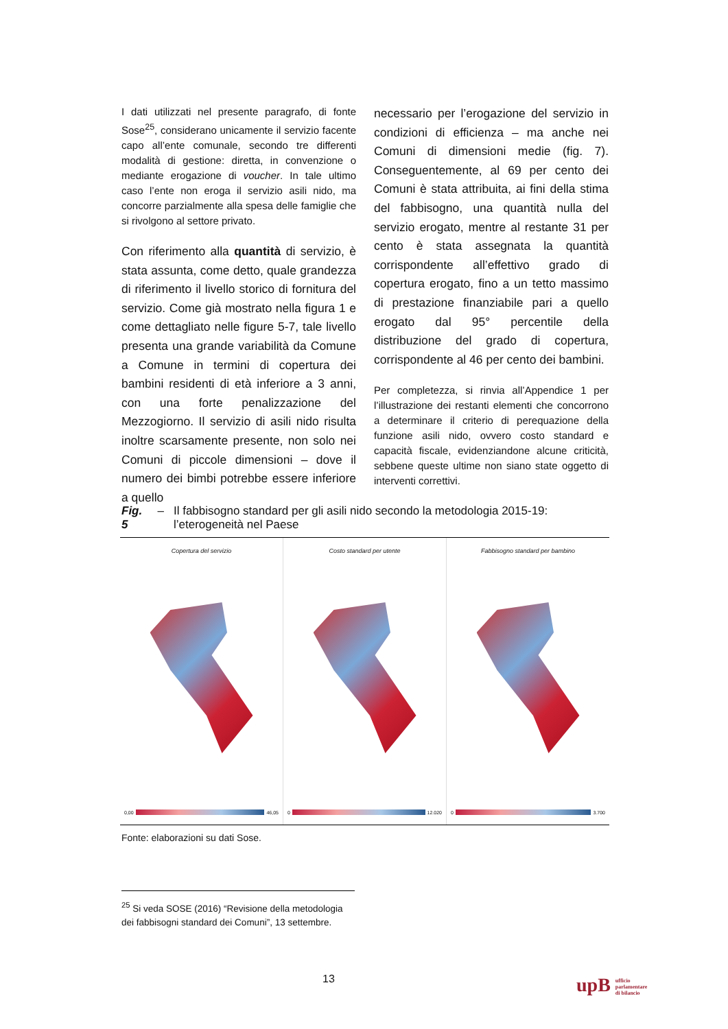I dati utilizzati nel presente paragrafo, di fonte Sose<sup>25</sup>, considerano unicamente il servizio facente capo all’ente comunale, secondo tre differenti modalità di gestione: diretta, in convenzione o mediante erogazione di voucher. In tale ultimo caso l’ente non eroga il servizio asili nido, ma concorre parzialmente alla spesa delle famiglie che si rivolgono al settore privato.
Con riferimento alla quantità di servizio, è stata assunta, come detto, quale grandezza di riferimento il livello storico di fornitura del servizio. Come già mostrato nella figura 1 e come dettagliato nelle figure 5-7, tale livello presenta una grande variabilità da Comune a Comune in termini di copertura dei bambini residenti di età inferiore a 3 anni, con una forte penalizzazione del Mezzogiorno. Il servizio di asili nido risulta inoltre scarsamente presente, non solo nei Comuni di piccole dimensioni – dove il numero dei bimbi potrebbe essere inferiore a quello
necessario per l’erogazione del servizio in condizioni di efficienza – ma anche nei Comuni di dimensioni medie (fig. 7). Conseguentemente, al 69 per cento dei Comuni è stata attribuita, ai fini della stima del fabbisogno, una quantità nulla del servizio erogato, mentre al restante 31 per cento è stata assegnata la quantità corrispondente all’effettivo grado di copertura erogato, fino a un tetto massimo di prestazione finanziabile pari a quello erogato dal 95° percentile della distribuzione del grado di copertura, corrispondente al 46 per cento dei bambini.
Per completezza, si rinvia all’Appendice 1 per l’illustrazione dei restanti elementi che concorrono a determinare il criterio di perequazione della funzione asili nido, ovvero costo standard e capacità fiscale, evidenziandone alcune criticità, sebbene queste ultime non siano state oggetto di interventi correttivi.
Fig. 5 – Il fabbisogno standard per gli asili nido secondo la metodologia 2015-19: l’eterogeneità nel Paese
Copertura del servizio
0,00 46,05
Costo standard per utente
0 12.020
Fabbisogno standard per bambino
0 3.700
Fonte: elaborazioni su dati Sose.
<sup>25</sup> Si veda SOSE (2016) “Revisione della metodologia dei fabbisogni standard dei Comuni”, 13 settembre.
13
upB ufficio
parlamentare
di bilancio